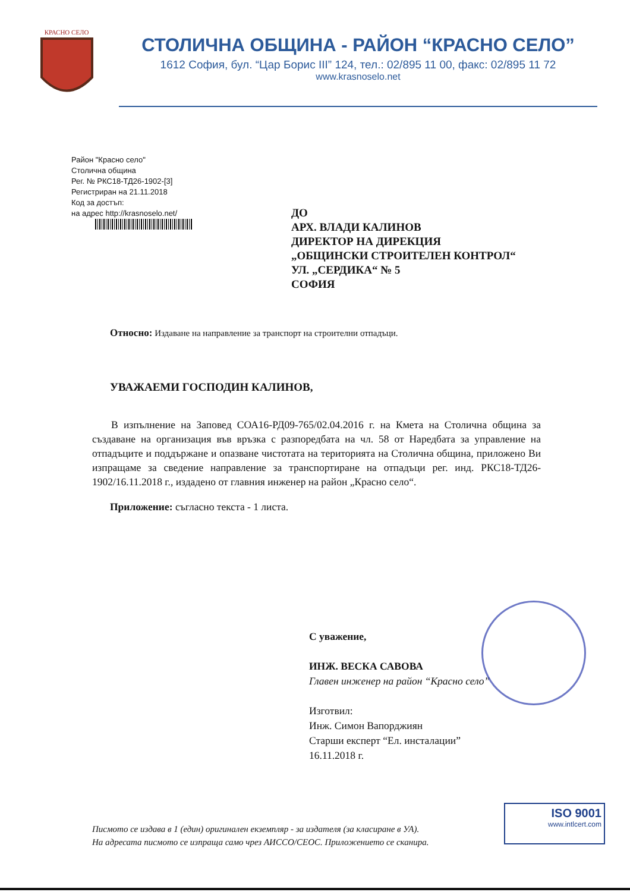КРАСНО СЕЛО
СТОЛИЧНА ОБЩИНА - РАЙОН “КРАСНО СЕЛО”
1612 София, бул. “Цар Борис III” 124, тел.: 02/895 11 00, факс: 02/895 11 72
www.krasnoselo.net
Район "Красно село"
Столична община
Рег. № РКС18-ТД26-1902-[3]
Регистриран на 21.11.2018
Код за достъп:
на адрес http://krasnoselo.net/
ДО
АРХ. ВЛАДИ КАЛИНОВ
ДИРЕКТОР НА ДИРЕКЦИЯ
„ОБЩИНСКИ СТРОИТЕЛЕН КОНТРОЛ“
УЛ. „СЕРДИКА“ № 5
СОФИЯ
Относно: Издаване на направление за транспорт на строителни отпадъци.
УВАЖАЕМИ ГОСПОДИН КАЛИНОВ,
В изпълнение на Заповед СОА16-РД09-765/02.04.2016 г. на Кмета на Столична община за създаване на организация във връзка с разпоредбата на чл. 58 от Наредбата за управление на отпадъците и поддържане и опазване чистотата на територията на Столична община, приложено Ви изпращаме за сведение направление за транспортиране на отпадъци рег. инд. РКС18-ТД26-1902/16.11.2018 г., издадено от главния инженер на район „Красно село“.
Приложение: съгласно текста - 1 листа.
С уважение,
ИНЖ. ВЕСКА САВОВА
Главен инженер на район “Красно село”
Изготвил:
Инж. Симон Вапорджиян
Старши експерт “Ел. инсталации”
16.11.2018 г.
Писмото се издава в 1 (един) оригинален екземпляр - за издателя (за класиране в УА).
На адресата писмото се изпраща само чрез АИССО/СЕОС. Приложението се сканира.
ISO 9001
www.intlcert.com